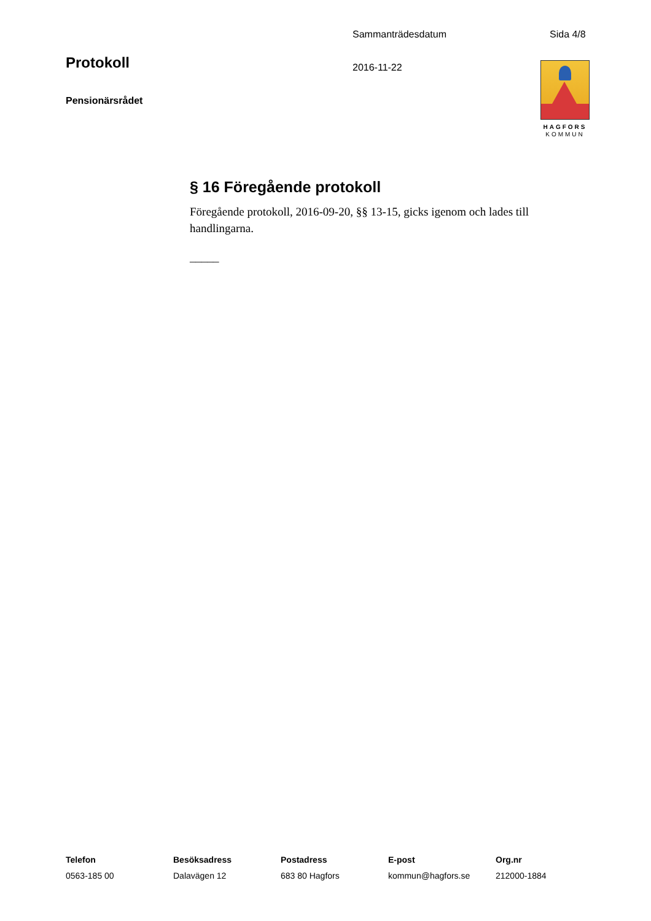Sammanträdesdatum Sida 4/8
Protokoll 2016-11-22
Pensionärsrådet
HAGFORS
KOMMUN
§ 16 Föregående protokoll
Föregående protokoll, 2016-09-20, §§ 13-15, gicks igenom och lades till handlingarna.
_____
Telefon
0563-185 00
Besöksadress
Dalavägen 12
Postadress
683 80 Hagfors
E-post
kommun@hagfors.se
Org.nr
212000-1884